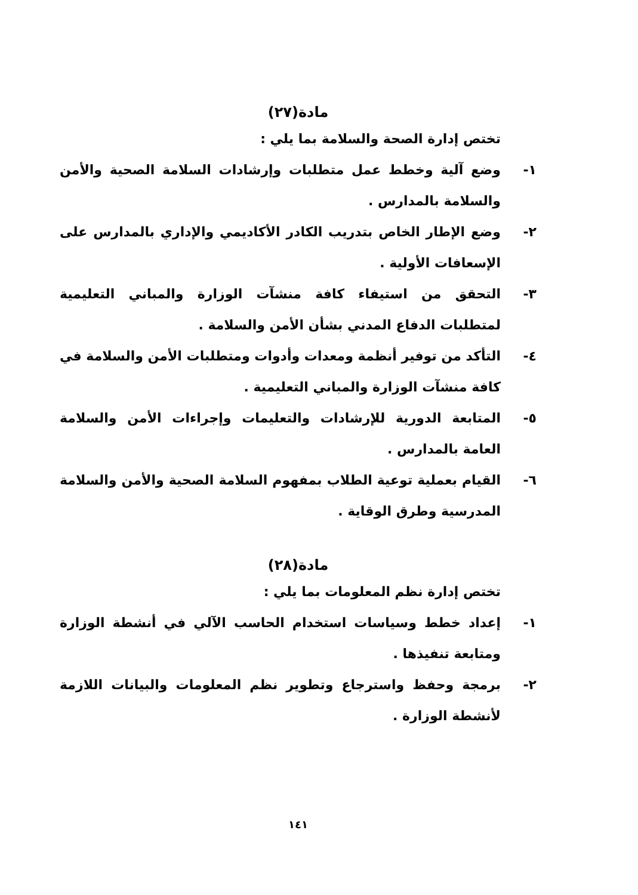مادة(٢٧)
تختص إدارة الصحة والسلامة بما يلي :
١- وضع آلية وخطط عمل متطلبات وإرشادات السلامة الصحية والأمن والسلامة بالمدارس .
٢- وضع الإطار الخاص بتدريب الكادر الأكاديمي والإداري بالمدارس على الإسعافات الأولية .
٣- التحقق من استيفاء كافة منشآت الوزارة والمباني التعليمية لمتطلبات الدفاع المدني بشأن الأمن والسلامة .
٤- التأكد من توفير أنظمة ومعدات وأدوات ومتطلبات الأمن والسلامة في كافة منشآت الوزارة والمباني التعليمية .
٥- المتابعة الدورية للإرشادات والتعليمات وإجراءات الأمن والسلامة العامة بالمدارس .
٦- القيام بعملية توعية الطلاب بمفهوم السلامة الصحية والأمن والسلامة المدرسية وطرق الوقاية .
مادة(٢٨)
تختص إدارة نظم المعلومات بما يلي :
١- إعداد خطط وسياسات استخدام الحاسب الآلي في أنشطة الوزارة ومتابعة تنفيذها .
٢- برمجة وحفظ واسترجاع وتطوير نظم المعلومات والبيانات اللازمة لأنشطة الوزارة .
١٤١